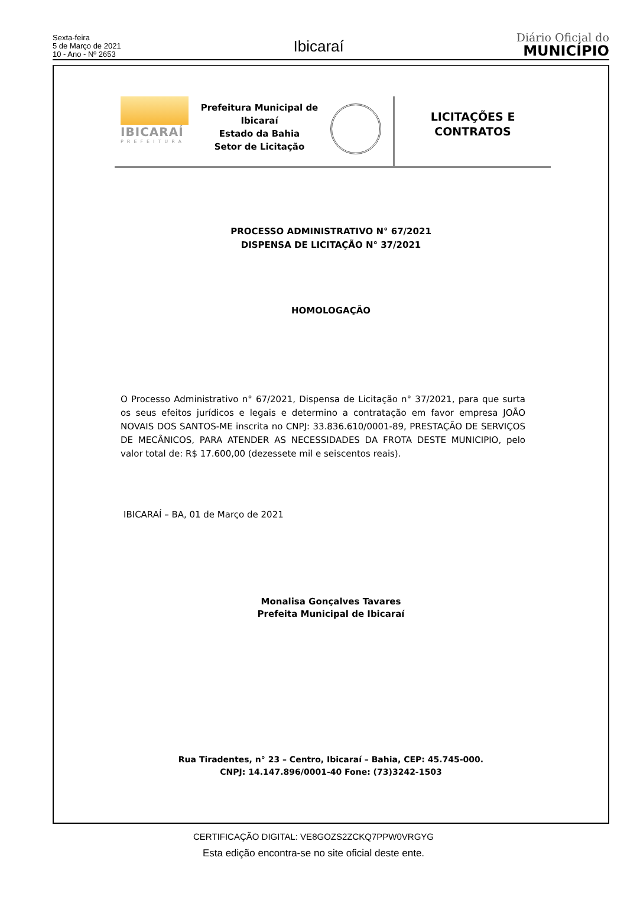Sexta-feira
5 de Março de 2021
10 - Ano - Nº 2653
Ibicaraí
Diário Oficial do
MUNICÍPIO
IBICARAÍ
PREFEITURA
Prefeitura Municipal de Ibicaraí
Estado da Bahia
Setor de Licitação
LICITAÇÕES E
CONTRATOS
PROCESSO ADMINISTRATIVO N° 67/2021
DISPENSA DE LICITAÇÃO N° 37/2021
HOMOLOGAÇÃO
O Processo Administrativo n° 67/2021, Dispensa de Licitação n° 37/2021, para que surta os seus efeitos jurídicos e legais e determino a contratação em favor empresa JOÃO NOVAIS DOS SANTOS-ME inscrita no CNPJ: 33.836.610/0001-89, PRESTAÇÃO DE SERVIÇOS DE MECÂNICOS, PARA ATENDER AS NECESSIDADES DA FROTA DESTE MUNICIPIO, pelo valor total de: R$ 17.600,00 (dezessete mil e seiscentos reais).
IBICARAÍ – BA, 01 de Março de 2021
Monalisa Gonçalves Tavares
Prefeita Municipal de Ibicaraí
Rua Tiradentes, n° 23 – Centro, Ibicaraí – Bahia, CEP: 45.745-000.
CNPJ: 14.147.896/0001-40 Fone: (73)3242-1503
CERTIFICAÇÃO DIGITAL: VE8GOZS2ZCKQ7PPW0VRGYG
Esta edição encontra-se no site oficial deste ente.